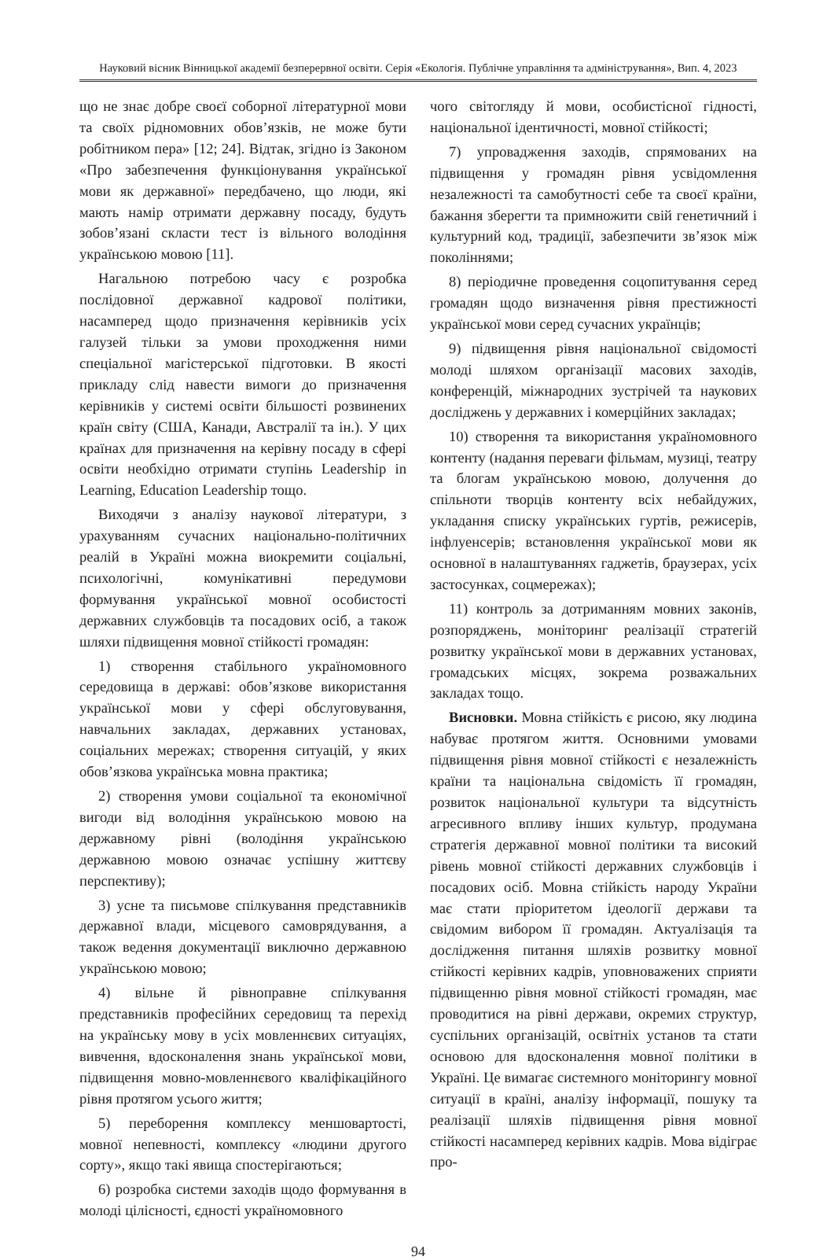Науковий вісник Вінницької академії безперервної освіти. Серія «Екологія. Публічне управління та адміністрування», Вип. 4, 2023
що не знає добре своєї соборної літературної мови та своїх рідномовних обов’язків, не може бути робітником пера» [12; 24]. Відтак, згідно із Законом «Про забезпечення функціонування української мови як державної» передбачено, що люди, які мають намір отримати державну посаду, будуть зобов’язані скласти тест із вільного володіння українською мовою [11].
Нагальною потребою часу є розробка послідовної державної кадрової політики, насамперед щодо призначення керівників усіх галузей тільки за умови проходження ними спеціальної магістерської підготовки. В якості прикладу слід навести вимоги до призначення керівників у системі освіти більшості розвинених країн світу (США, Канади, Австралії та ін.). У цих країнах для призначення на керівну посаду в сфері освіти необхідно отримати ступінь Leadership in Learning, Education Leadership тощо.
Виходячи з аналізу наукової літератури, з урахуванням сучасних національно-політичних реалій в Україні можна виокремити соціальні, психологічні, комунікативні передумови формування української мовної особистості державних службовців та посадових осіб, а також шляхи підвищення мовної стійкості громадян:
1) створення стабільного україномовного середовища в державі: обов’язкове використання української мови у сфері обслуговування, навчальних закладах, державних установах, соціальних мережах; створення ситуацій, у яких обов’язкова українська мовна практика;
2) створення умови соціальної та економічної вигоди від володіння українською мовою на державному рівні (володіння українською державною мовою означає успішну життєву перспективу);
3) усне та письмове спілкування представників державної влади, місцевого самоврядування, а також ведення документації виключно державною українською мовою;
4) вільне й рівноправне спілкування представників професійних середовищ та перехід на українську мову в усіх мовленнєвих ситуаціях, вивчення, вдосконалення знань української мови, підвищення мовно-мовленнєвого кваліфікаційного рівня протягом усього життя;
5) переборення комплексу меншовартості, мовної непевності, комплексу «людини другого сорту», якщо такі явища спостерігаються;
6) розробка системи заходів щодо формування в молоді цілісності, єдності україномовного
чого світогляду й мови, особистісної гідності, національної ідентичності, мовної стійкості;
7) упровадження заходів, спрямованих на підвищення у громадян рівня усвідомлення незалежності та самобутності себе та своєї країни, бажання зберегти та примножити свій генетичний і культурний код, традиції, забезпечити зв’язок між поколіннями;
8) періодичне проведення соцопитування серед громадян щодо визначення рівня престижності української мови серед сучасних українців;
9) підвищення рівня національної свідомості молоді шляхом організації масових заходів, конференцій, міжнародних зустрічей та наукових досліджень у державних і комерційних закладах;
10) створення та використання україномовного контенту (надання переваги фільмам, музиці, театру та блогам українською мовою, долучення до спільноти творців контенту всіх небайдужих, укладання списку українських гуртів, режисерів, інфлуенсерів; встановлення української мови як основної в налаштуваннях гаджетів, браузерах, усіх застосунках, соцмережах);
11) контроль за дотриманням мовних законів, розпоряджень, моніторинг реалізації стратегій розвитку української мови в державних установах, громадських місцях, зокрема розважальних закладах тощо.
Висновки. Мовна стійкість є рисою, яку людина набуває протягом життя. Основними умовами підвищення рівня мовної стійкості є незалежність країни та національна свідомість її громадян, розвиток національної культури та відсутність агресивного впливу інших культур, продумана стратегія державної мовної політики та високий рівень мовної стійкості державних службовців і посадових осіб. Мовна стійкість народу України має стати пріоритетом ідеології держави та свідомим вибором її громадян. Актуалізація та дослідження питання шляхів розвитку мовної стійкості керівних кадрів, уповноважених сприяти підвищенню рівня мовної стійкості громадян, має проводитися на рівні держави, окремих структур, суспільних організацій, освітніх установ та стати основою для вдосконалення мовної політики в Україні. Це вимагає системного моніторингу мовної ситуації в країні, аналізу інформації, пошуку та реалізації шляхів підвищення рівня мовної стійкості насамперед керівних кадрів. Мова відіграє про-
94